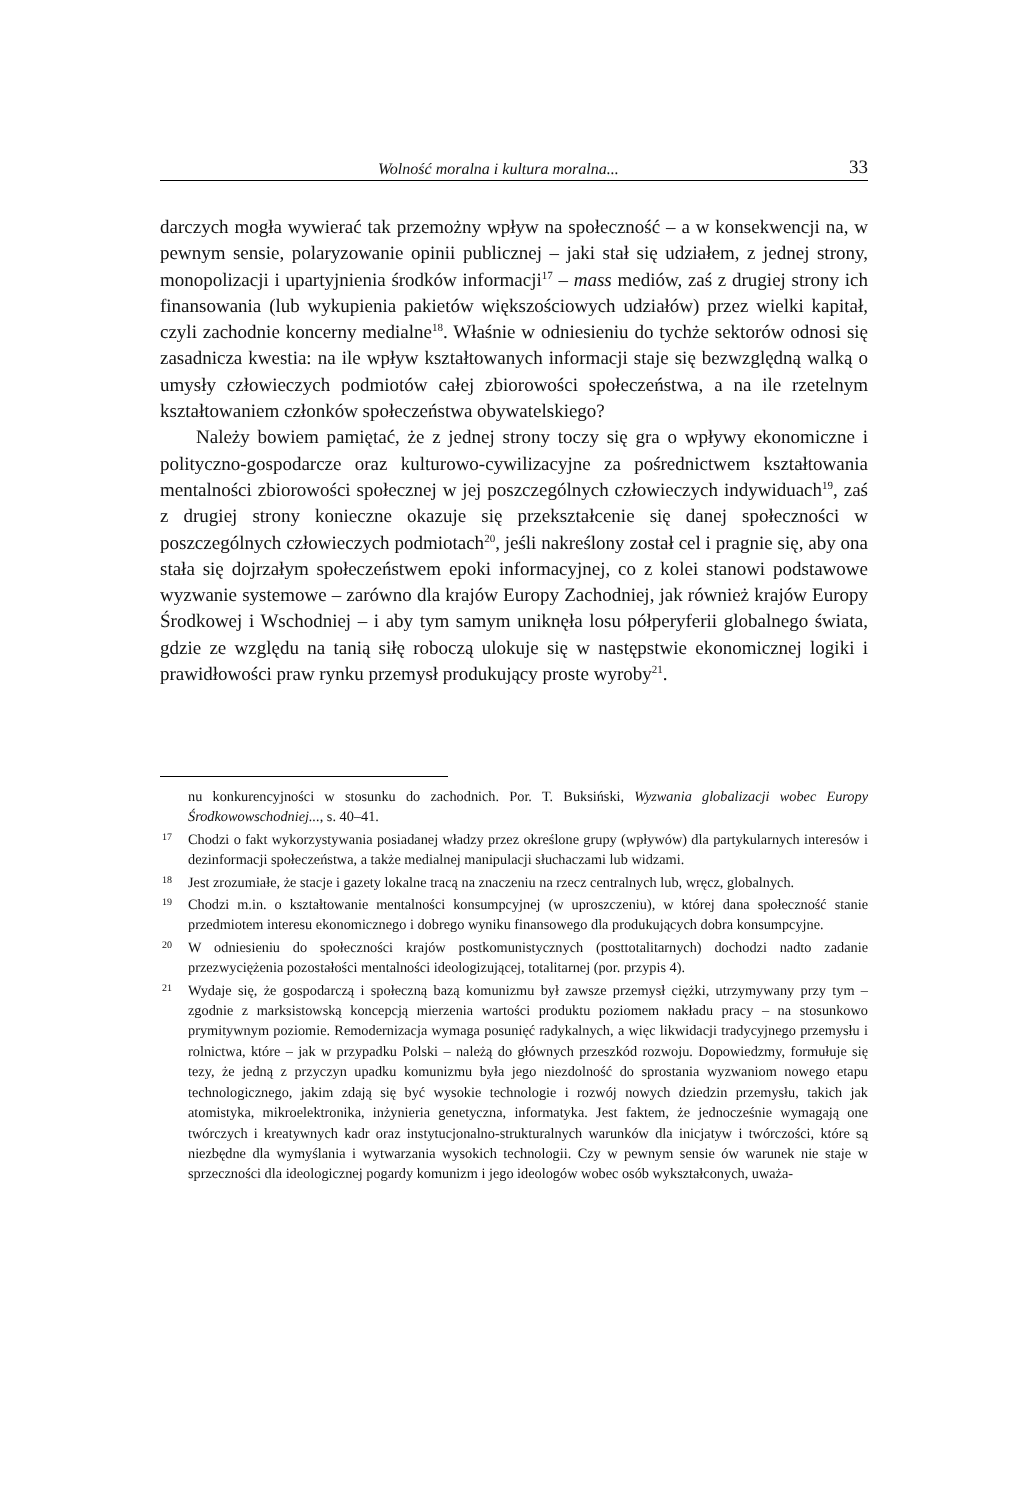Wolność moralna i kultura moralna... 33
darczych mogła wywierać tak przemożny wpływ na społeczność – a w konsekwencji na, w pewnym sensie, polaryzowanie opinii publicznej – jaki stał się udziałem, z jednej strony, monopolizacji i upartyjnienia środków informacji<sup>17</sup> – mass mediów, zaś z drugiej strony ich finansowania (lub wykupienia pakietów większościowych udziałów) przez wielki kapitał, czyli zachodnie koncerny medialne<sup>18</sup>. Właśnie w odniesieniu do tychże sektorów odnosi się zasadnicza kwestia: na ile wpływ kształtowanych informacji staje się bezwzględną walką o umysły człowieczych podmiotów całej zbiorowości społeczeństwa, a na ile rzetelnym kształtowaniem członków społeczeństwa obywatelskiego?
Należy bowiem pamiętać, że z jednej strony toczy się gra o wpływy ekonomiczne i polityczno-gospodarcze oraz kulturowo-cywilizacyjne za pośrednictwem kształtowania mentalności zbiorowości społecznej w jej poszczególnych człowieczych indywiduach<sup>19</sup>, zaś z drugiej strony konieczne okazuje się przekształcenie się danej społeczności w poszczególnych człowieczych podmiotach<sup>20</sup>, jeśli nakreślony został cel i pragnie się, aby ona stała się dojrzałym społeczeństwem epoki informacyjnej, co z kolei stanowi podstawowe wyzwanie systemowe – zarówno dla krajów Europy Zachodniej, jak również krajów Europy Środkowej i Wschodniej – i aby tym samym uniknęła losu półperyferii globalnego świata, gdzie ze względu na tanią siłę roboczą ulokuje się w następstwie ekonomicznej logiki i prawidłowości praw rynku przemysł produkujący proste wyroby<sup>21</sup>.
nu konkurencyjności w stosunku do zachodnich. Por. T. Buksiński, Wyzwania globalizacji wobec Europy Środkowowschodniej..., s. 40–41.
17 Chodzi o fakt wykorzystywania posiadanej władzy przez określone grupy (wpływów) dla partykularnych interesów i dezinformacji społeczeństwa, a także medialnej manipulacji słuchaczami lub widzami.
18 Jest zrozumiałe, że stacje i gazety lokalne tracą na znaczeniu na rzecz centralnych lub, wręcz, globalnych.
19 Chodzi m.in. o kształtowanie mentalności konsumpcyjnej (w uproszczeniu), w której dana społeczność stanie przedmiotem interesu ekonomicznego i dobrego wyniku finansowego dla produkujących dobra konsumpcyjne.
20 W odniesieniu do społeczności krajów postkomunistycznych (posttotalitarnych) dochodzi nadto zadanie przezwyciężenia pozostałości mentalności ideologizującej, totalitarnej (por. przypis 4).
21 Wydaje się, że gospodarczą i społeczną bazą komunizmu był zawsze przemysł ciężki, utrzymywany przy tym – zgodnie z marksistowską koncepcją mierzenia wartości produktu poziomem nakładu pracy – na stosunkowo prymitywnym poziomie. Remodernizacja wymaga posunięć radykalnych, a więc likwidacji tradycyjnego przemysłu i rolnictwa, które – jak w przypadku Polski – należą do głównych przeszkód rozwoju. Dopowiedzmy, formułuje się tezy, że jedną z przyczyn upadku komunizmu była jego niezdolność do sprostania wyzwaniom nowego etapu technologicznego, jakim zdają się być wysokie technologie i rozwój nowych dziedzin przemysłu, takich jak atomistyka, mikroelektronika, inżynieria genetyczna, informatyka. Jest faktem, że jednocześnie wymagają one twórczych i kreatywnych kadr oraz instytucjonalno-strukturalnych warunków dla inicjatyw i twórczości, które są niezbędne dla wymyślania i wytwarzania wysokich technologii. Czy w pewnym sensie ów warunek nie staje w sprzeczności dla ideologicznej pogardy komunizm i jego ideologów wobec osób wykształconych, uważa-